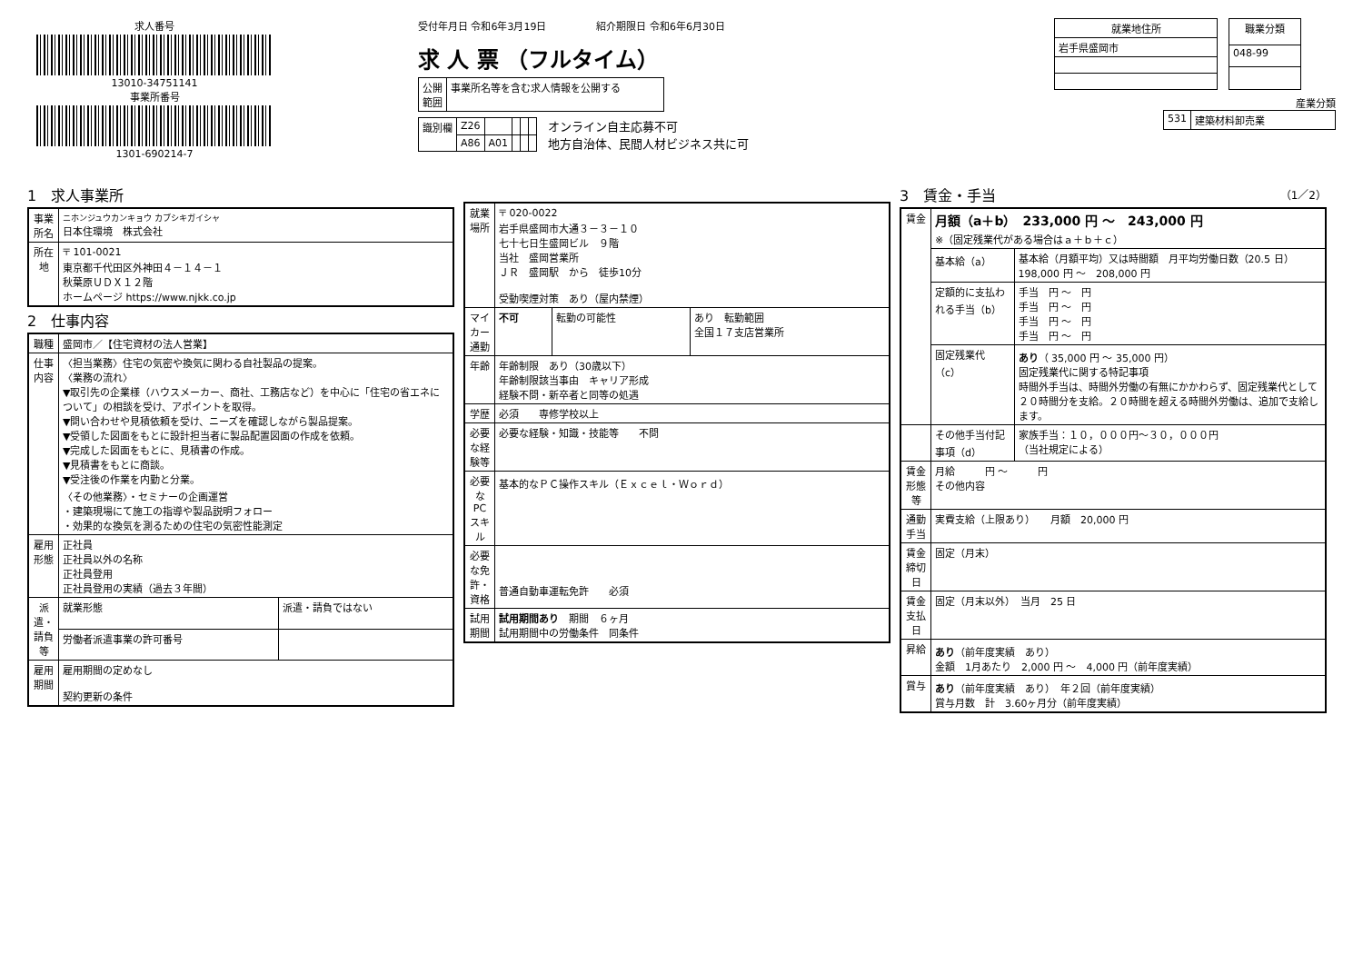求人番号
13010-34751141
事業所番号
1301-690214-7
受付年月日 令和6年3月19日　　　　　紹介期限日 令和6年6月30日
求 人 票 （フルタイム）
| 公開 範囲 | 事業所名等を含む求人情報を公開する |
| 識別欄 | Z26 | | | | |
| | A86 | A01 | | | |
オンライン自主応募不可
地方自治体、民間人材ビジネス共に可
| 就業地住所 |
| --- |
| 岩手県盛岡市 |
| 職業分類 |
| --- |
| 048-99 |
産業分類
| 531 | 建築材料卸売業 |
1　求人事業所
| 事業所名 | ニホンジュウカンキョウ カブシキガイシャ 日本住環境 株式会社 |
| 所在地 | 〒 101-0021 東京都千代田区外神田４－１４－１ 秋葉原ＵＤＸ１２階 ホームページ https://www.njkk.co.jp |
2　仕事内容
| 職種 | 盛岡市／【住宅資材の法人営業】 | |
| 仕事内容 | 〈担当業務〉住宅の気密や換気に関わる自社製品の提案。 〈業務の流れ〉 ▼取引先の企業様（ハウスメーカー、商社、工務店など）を中心に「住宅の省エネについて」の相談を受け、アポイントを取得。 ▼問い合わせや見積依頼を受け、ニーズを確認しながら製品提案。 ▼受領した図面をもとに設計担当者に製品配置図面の作成を依頼。 ▼完成した図面をもとに、見積書の作成。 ▼見積書をもとに商談。 ▼受注後の作業を内勤と分業。 〈その他業務〉・セミナーの企画運営 ・建築現場にて施工の指導や製品説明フォロー ・効果的な換気を測るための住宅の気密性能測定 | |
| 雇用形態 | 正社員 正社員以外の名称 正社員登用 正社員登用の実績（過去３年間） | |
| 派遣・請負等 | 就業形態 | 派遣・請負ではない |
| | 労働者派遣事業の許可番号 | |
| 雇用期間 | 雇用期間の定めなし 契約更新の条件 | |
| 就業場所 | 〒 020-0022 岩手県盛岡市大通３－３－１０ 七十七日生盛岡ビル ９階 当社 盛岡営業所 ＪＲ 盛岡駅 から 徒歩10分 受動喫煙対策 あり（屋内禁煙） | | |
| マイカー通勤 | 不可 | 転勤の可能性 | あり 転勤範囲 全国１７支店営業所 |
| 年齢 | 年齢制限 あり（30歳以下） 年齢制限該当事由 キャリア形成 経験不問・新卒者と同等の処遇 | | |
| 学歴 | 必須 専修学校以上 | | |
| 必要な経験等 | 必要な経験・知識・技能等 不問 | | |
| 必要なPCスキル | 基本的なＰＣ操作スキル（Ｅｘｃｅｌ・Ｗｏｒｄ） | | |
| 必要な免許・資格 | 普通自動車運転免許 必須 | | |
| 試用期間 | 試用期間あり 期間 ６ヶ月 試用期間中の労働条件 同条件 | | |
3　賃金・手当 （1／2）
| 賃金 | 月額（a＋b） 233,000 円 ～ 243,000 円 ※（固定残業代がある場合はａ＋ｂ＋ｃ） | |
| | 基本給（a） | 基本給（月額平均）又は時間額 月平均労働日数（20.5 日） 198,000 円 ～ 208,000 円 |
| | 定額的に支払われる手当（b） | 手当 円 ～ 円 手当 円 ～ 円 手当 円 ～ 円 手当 円 ～ 円 |
| | 固定残業代（c） | あり （ 35,000 円 ～ 35,000 円） 固定残業代に関する特記事項 時間外手当は、時間外労働の有無にかかわらず、固定残業代として２０時間分を支給。２０時間を超える時間外労働は、追加で支給します。 |
| | その他手当付記事項（d） | 家族手当：１０，０００円～３０，０００円 （当社規定による） |
| 賃金形態等 | 月給 円 ～ 円 その他内容 | |
| 通勤手当 | 実費支給（上限あり） 月額 20,000 円 | |
| 賃金締切日 | 固定（月末） | |
| 賃金支払日 | 固定（月末以外） 当月 25 日 | |
| 昇給 | あり （前年度実績 あり） 金額 1月あたり 2,000 円 ～ 4,000 円（前年度実績） | |
| 賞与 | あり （前年度実績 あり） 年２回（前年度実績） 賞与月数 計 3.60ヶ月分（前年度実績） | |